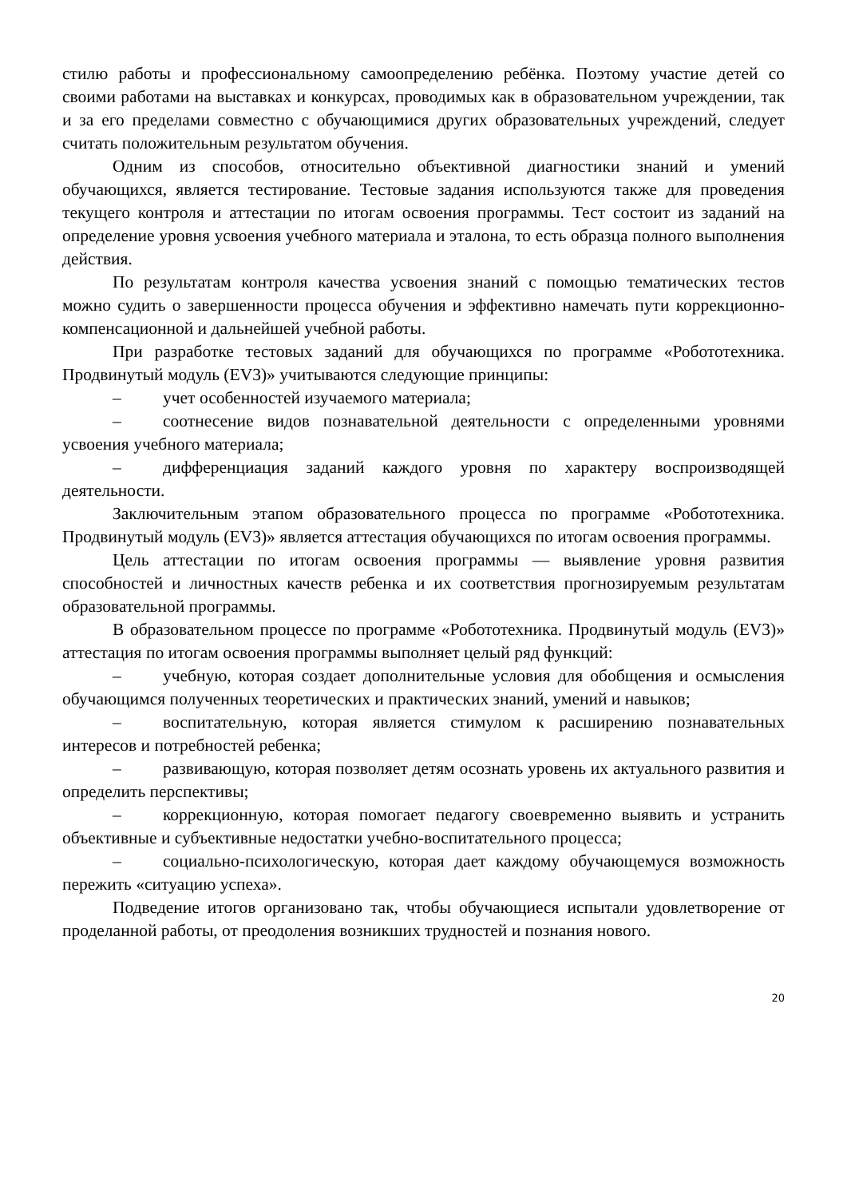стилю работы и профессиональному самоопределению ребёнка. Поэтому участие детей со своими работами на выставках и конкурсах, проводимых как в образовательном учреждении, так и за его пределами совместно с обучающимися других образовательных учреждений, следует считать положительным результатом обучения.
Одним из способов, относительно объективной диагностики знаний и умений обучающихся, является тестирование. Тестовые задания используются также для проведения текущего контроля и аттестации по итогам освоения программы. Тест состоит из заданий на определение уровня усвоения учебного материала и эталона, то есть образца полного выполнения действия.
По результатам контроля качества усвоения знаний с помощью тематических тестов можно судить о завершенности процесса обучения и эффективно намечать пути коррекционно-компенсационной и дальнейшей учебной работы.
При разработке тестовых заданий для обучающихся по программе «Робототехника. Продвинутый модуль (EV3)» учитываются следующие принципы:
– учет особенностей изучаемого материала;
– соотнесение видов познавательной деятельности с определенными уровнями усвоения учебного материала;
– дифференциация заданий каждого уровня по характеру воспроизводящей деятельности.
Заключительным этапом образовательного процесса по программе «Робототехника. Продвинутый модуль (EV3)» является аттестация обучающихся по итогам освоения программы.
Цель аттестации по итогам освоения программы — выявление уровня развития способностей и личностных качеств ребенка и их соответствия прогнозируемым результатам образовательной программы.
В образовательном процессе по программе «Робототехника. Продвинутый модуль (EV3)» аттестация по итогам освоения программы выполняет целый ряд функций:
– учебную, которая создает дополнительные условия для обобщения и осмысления обучающимся полученных теоретических и практических знаний, умений и навыков;
– воспитательную, которая является стимулом к расширению познавательных интересов и потребностей ребенка;
– развивающую, которая позволяет детям осознать уровень их актуального развития и определить перспективы;
– коррекционную, которая помогает педагогу своевременно выявить и устранить объективные и субъективные недостатки учебно-воспитательного процесса;
– социально-психологическую, которая дает каждому обучающемуся возможность пережить «ситуацию успеха».
Подведение итогов организовано так, чтобы обучающиеся испытали удовлетворение от проделанной работы, от преодоления возникших трудностей и познания нового.
20